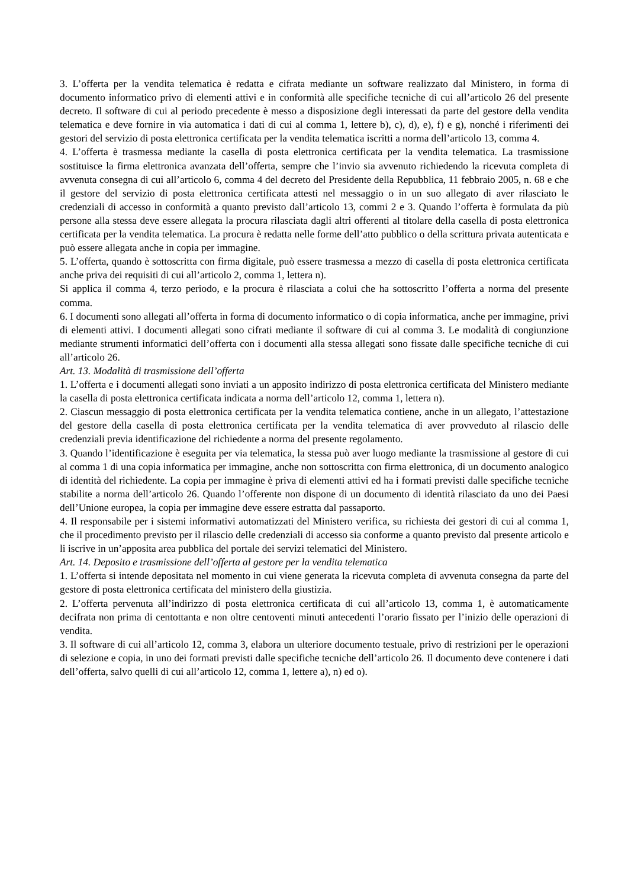3. L’offerta per la vendita telematica è redatta e cifrata mediante un software realizzato dal Ministero, in forma di documento informatico privo di elementi attivi e in conformità alle specifiche tecniche di cui all’articolo 26 del presente decreto. Il software di cui al periodo precedente è messo a disposizione degli interessati da parte del gestore della vendita telematica e deve fornire in via automatica i dati di cui al comma 1, lettere b), c), d), e), f) e g), nonché i riferimenti dei gestori del servizio di posta elettronica certificata per la vendita telematica iscritti a norma dell’articolo 13, comma 4.
4. L’offerta è trasmessa mediante la casella di posta elettronica certificata per la vendita telematica. La trasmissione sostituisce la firma elettronica avanzata dell’offerta, sempre che l’invio sia avvenuto richiedendo la ricevuta completa di avvenuta consegna di cui all’articolo 6, comma 4 del decreto del Presidente della Repubblica, 11 febbraio 2005, n. 68 e che il gestore del servizio di posta elettronica certificata attesti nel messaggio o in un suo allegato di aver rilasciato le credenziali di accesso in conformità a quanto previsto dall’articolo 13, commi 2 e 3. Quando l’offerta è formulata da più persone alla stessa deve essere allegata la procura rilasciata dagli altri offerenti al titolare della casella di posta elettronica certificata per la vendita telematica. La procura è redatta nelle forme dell’atto pubblico o della scrittura privata autenticata e può essere allegata anche in copia per immagine.
5. L’offerta, quando è sottoscritta con firma digitale, può essere trasmessa a mezzo di casella di posta elettronica certificata anche priva dei requisiti di cui all’articolo 2, comma 1, lettera n).
Si applica il comma 4, terzo periodo, e la procura è rilasciata a colui che ha sottoscritto l’offerta a norma del presente comma.
6. I documenti sono allegati all’offerta in forma di documento informatico o di copia informatica, anche per immagine, privi di elementi attivi. I documenti allegati sono cifrati mediante il software di cui al comma 3. Le modalità di congiunzione mediante strumenti informatici dell’offerta con i documenti alla stessa allegati sono fissate dalle specifiche tecniche di cui all’articolo 26.
Art. 13. Modalità di trasmissione dell’offerta
1. L’offerta e i documenti allegati sono inviati a un apposito indirizzo di posta elettronica certificata del Ministero mediante la casella di posta elettronica certificata indicata a norma dell’articolo 12, comma 1, lettera n).
2. Ciascun messaggio di posta elettronica certificata per la vendita telematica contiene, anche in un allegato, l’attestazione del gestore della casella di posta elettronica certificata per la vendita telematica di aver provveduto al rilascio delle credenziali previa identificazione del richiedente a norma del presente regolamento.
3. Quando l’identificazione è eseguita per via telematica, la stessa può aver luogo mediante la trasmissione al gestore di cui al comma 1 di una copia informatica per immagine, anche non sottoscritta con firma elettronica, di un documento analogico di identità del richiedente. La copia per immagine è priva di elementi attivi ed ha i formati previsti dalle specifiche tecniche stabilite a norma dell’articolo 26. Quando l’offerente non dispone di un documento di identità rilasciato da uno dei Paesi dell’Unione europea, la copia per immagine deve essere estratta dal passaporto.
4. Il responsabile per i sistemi informativi automatizzati del Ministero verifica, su richiesta dei gestori di cui al comma 1, che il procedimento previsto per il rilascio delle credenziali di accesso sia conforme a quanto previsto dal presente articolo e li iscrive in un’apposita area pubblica del portale dei servizi telematici del Ministero.
Art. 14. Deposito e trasmissione dell’offerta al gestore per la vendita telematica
1. L’offerta si intende depositata nel momento in cui viene generata la ricevuta completa di avvenuta consegna da parte del gestore di posta elettronica certificata del ministero della giustizia.
2. L’offerta pervenuta all’indirizzo di posta elettronica certificata di cui all’articolo 13, comma 1, è automaticamente decifrata non prima di centottanta e non oltre centoventi minuti antecedenti l’orario fissato per l’inizio delle operazioni di vendita.
3. Il software di cui all’articolo 12, comma 3, elabora un ulteriore documento testuale, privo di restrizioni per le operazioni di selezione e copia, in uno dei formati previsti dalle specifiche tecniche dell’articolo 26. Il documento deve contenere i dati dell’offerta, salvo quelli di cui all’articolo 12, comma 1, lettere a), n) ed o).